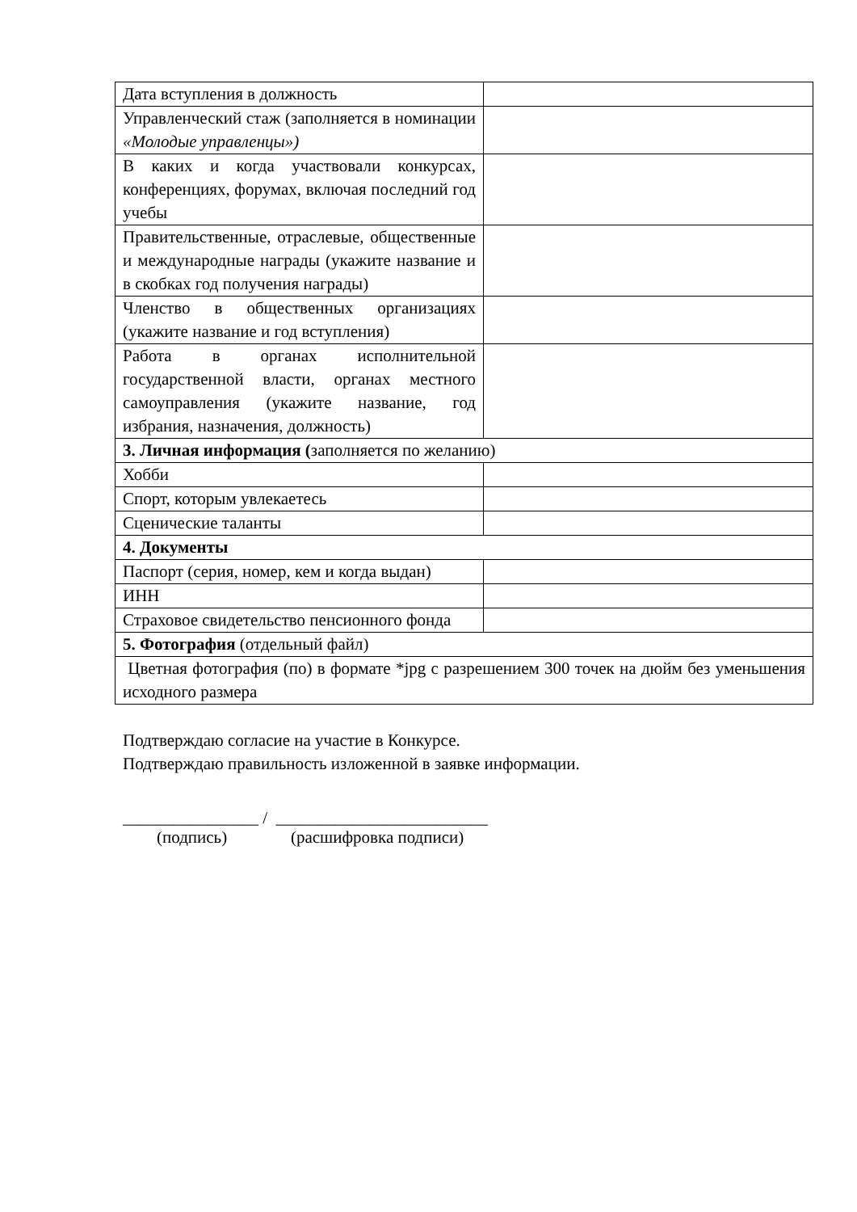| Дата вступления в должность | |
| Управленческий стаж (заполняется в номинации «Молодые управленцы») | |
| В каких и когда участвовали конкурсах, конференциях, форумах, включая последний год учебы | |
| Правительственные, отраслевые, общественные и международные награды (укажите название и в скобках год получения награды) | |
| Членство в общественных организациях (укажите название и год вступления) | |
| Работа в органах исполнительной государственной власти, органах местного самоуправления (укажите название, год избрания, назначения, должность) | |
| 3. Личная информация ( заполняется по желанию) | |
| Хобби | |
| Спорт, которым увлекаетесь | |
| Сценические таланты | |
| 4. Документы | |
| Паспорт (серия, номер, кем и когда выдан) | |
| ИНН | |
| Страховое свидетельство пенсионного фонда | |
| 5. Фотография (отдельный файл) | |
| Цветная фотография (по) в формате *jpg с разрешением 300 точек на дюйм без уменьшения исходного размера | |
Подтверждаю согласие на участие в Конкурсе.
Подтверждаю правильность изложенной в заявке информации.
________________ / _________________________
(подпись) (расшифровка подписи)